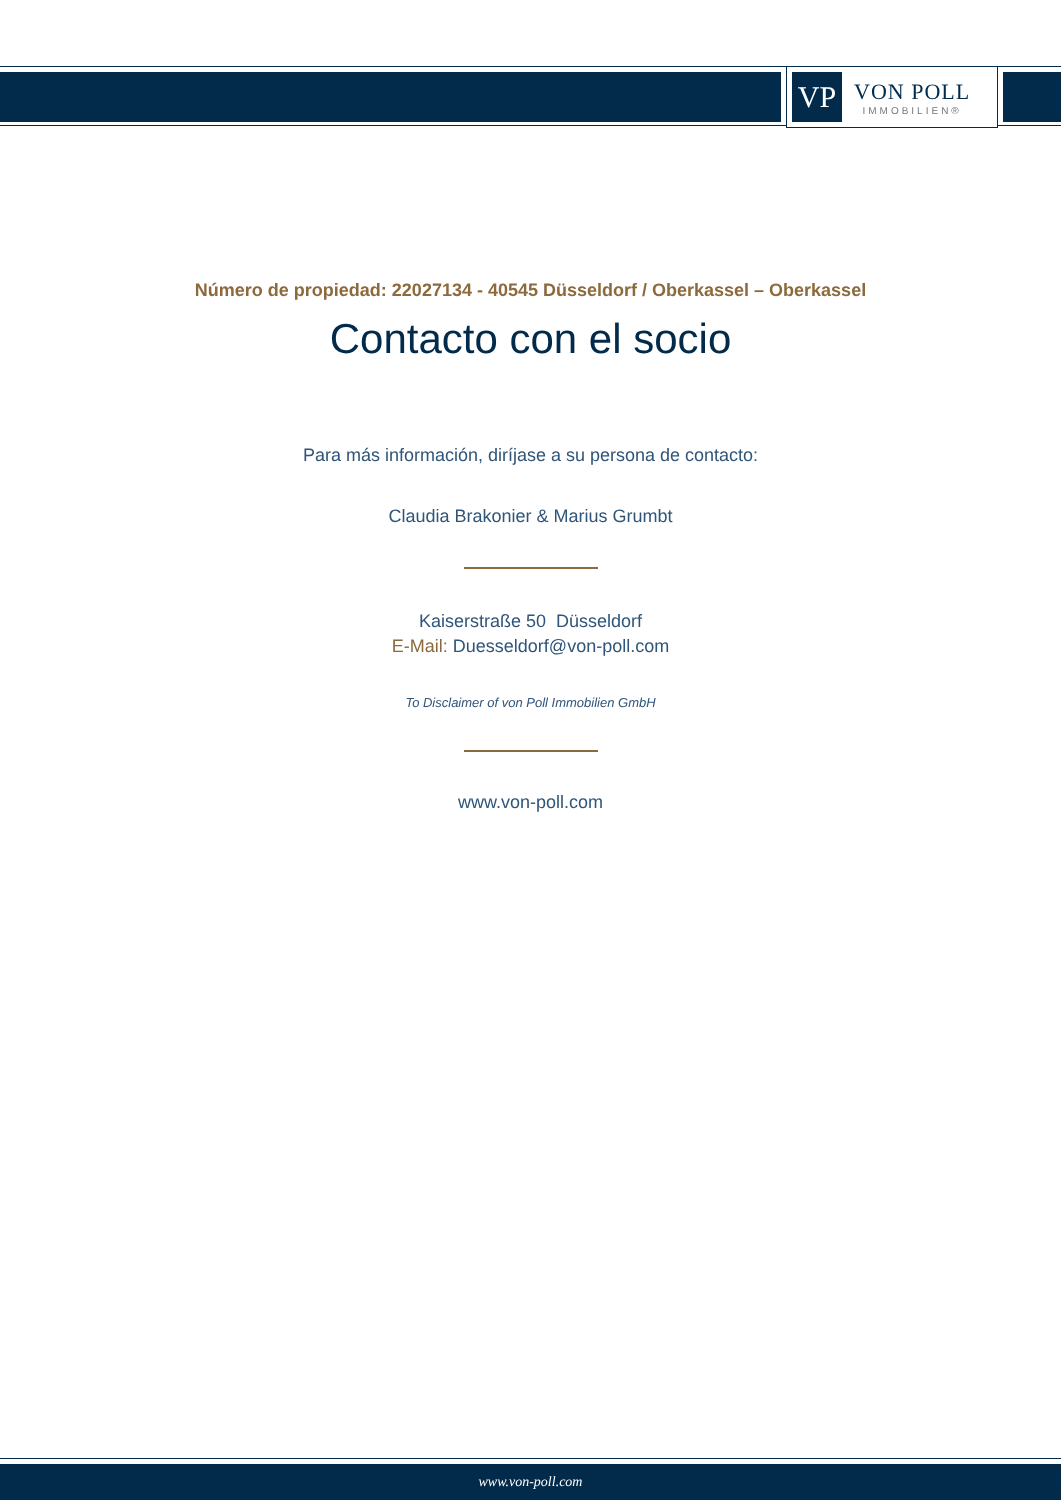VP
VON POLL
IMMOBILIEN®
Número de propiedad: 22027134 - 40545 Düsseldorf / Oberkassel – Oberkassel
Contacto con el socio
Para más información, diríjase a su persona de contacto:
Claudia Brakonier & Marius Grumbt
Kaiserstraße 50 Düsseldorf
E-Mail: Duesseldorf@von-poll.com
To Disclaimer of von Poll Immobilien GmbH
www.von-poll.com
www.von-poll.com